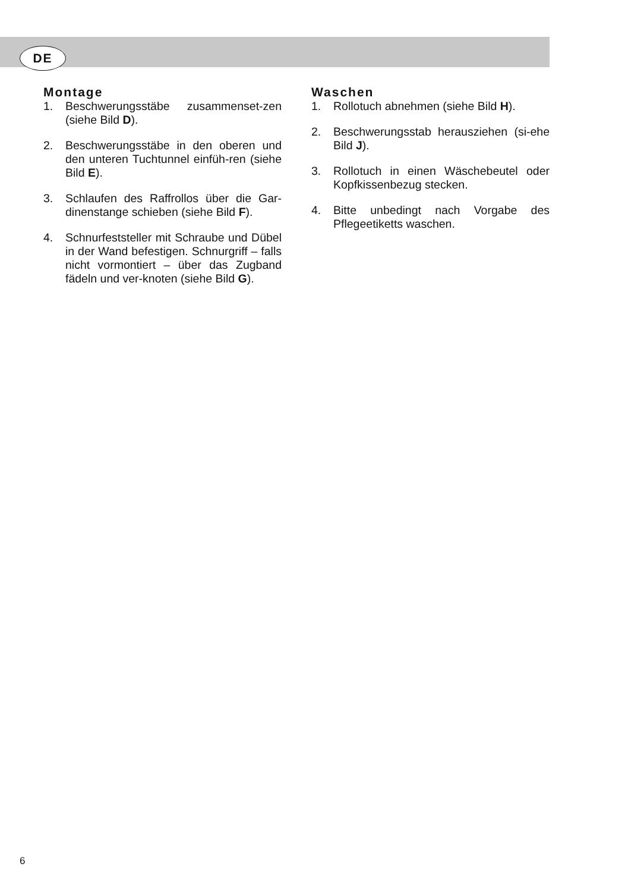DE
Montage
1. Beschwerungsstäbe zusammenset-zen (siehe Bild D).
2. Beschwerungsstäbe in den oberen und den unteren Tuchtunnel einfüh-ren (siehe Bild E).
3. Schlaufen des Raffrollos über die Gar-dinenstange schieben (siehe Bild F).
4. Schnurfeststeller mit Schraube und Dübel in der Wand befestigen. Schnurgriff – falls nicht vormontiert – über das Zugband fädeln und ver-knoten (siehe Bild G).
Waschen
1. Rollotuch abnehmen (siehe Bild H).
2. Beschwerungsstab herausziehen (si-ehe Bild J).
3. Rollotuch in einen Wäschebeutel oder Kopfkissenbezug stecken.
4. Bitte unbedingt nach Vorgabe des Pflegeetiketts waschen.
6